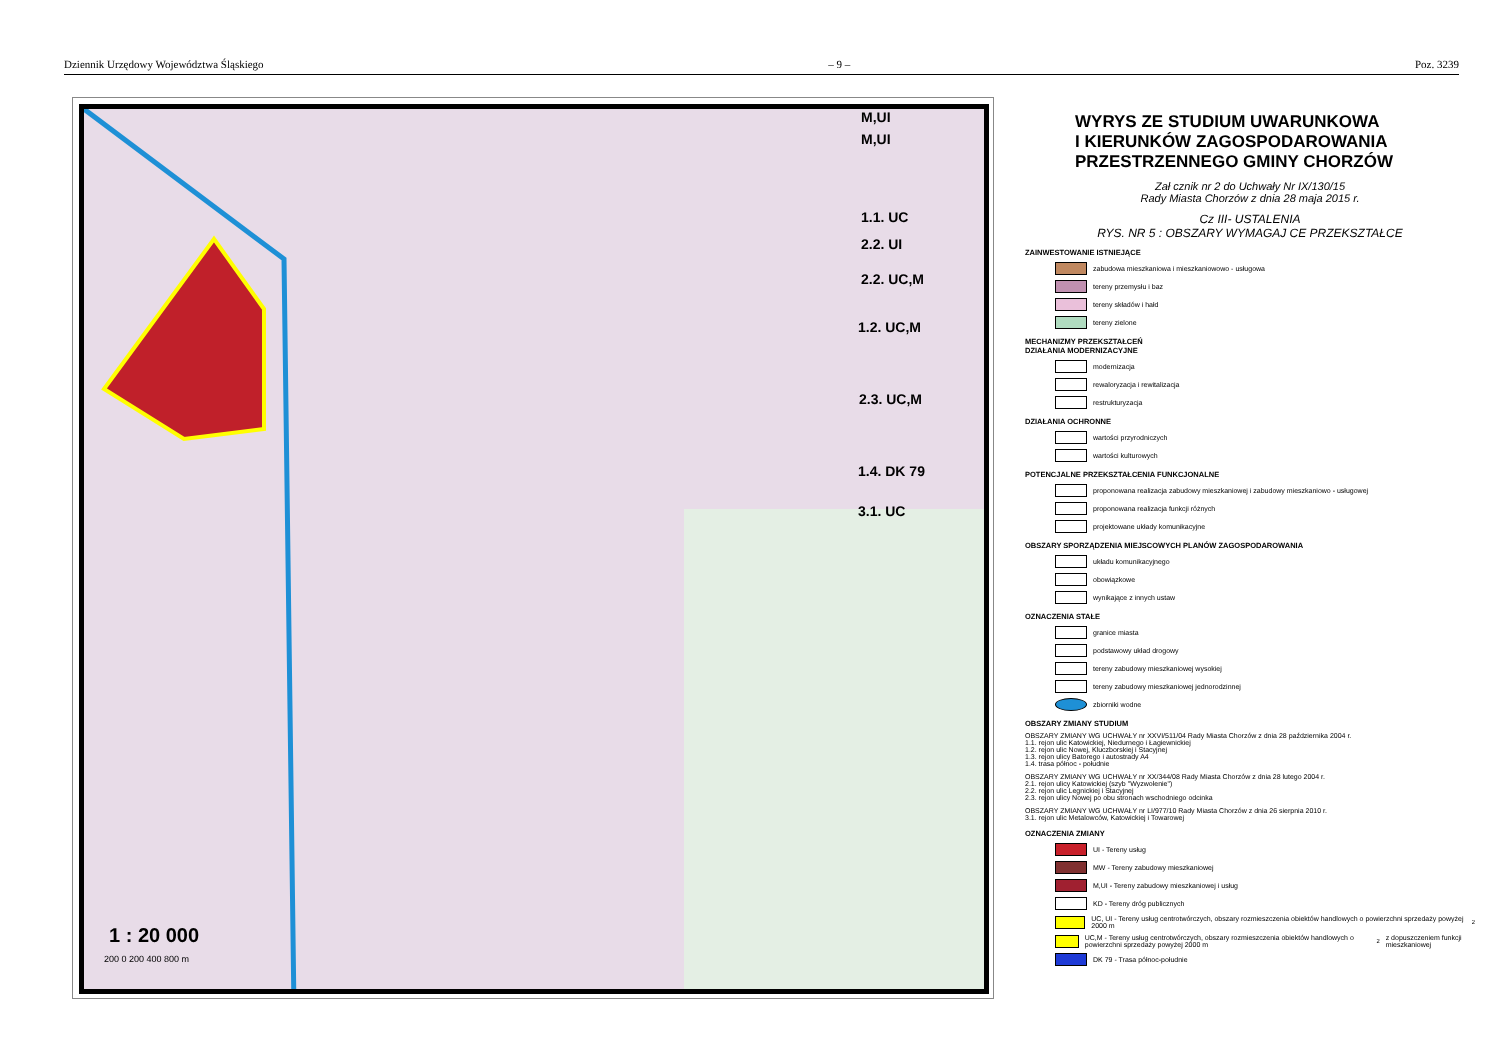Dziennik Urzędowy Województwa Śląskiego – 9 – Poz. 3239
M,UI
M,UI
1.1. UC
2.2. UI
2.2. UC,M
1.2. UC,M
2.3. UC,M
1.4. DK 79
3.1. UC
1 : 20 000
200 0 200 400 800 m
WYRYS ZE STUDIUM UWARUNKOWA
I KIERUNKÓW ZAGOSPODAROWANIA
PRZESTRZENNEGO GMINY CHORZÓW
Zał cznik nr 2 do Uchwały Nr IX/130/15
Rady Miasta Chorzów z dnia 28 maja 2015 r.
Cz III- USTALENIA
RYS. NR 5 : OBSZARY WYMAGAJ CE PRZEKSZTAŁCE
ZAINWESTOWANIE ISTNIEJĄCE
zabudowa mieszkaniowa i mieszkaniowowo - usługowa
tereny przemysłu i baz
tereny składów i hałd
tereny zielone
MECHANIZMY PRZEKSZTAŁCEŃ
DZIAŁANIA MODERNIZACYJNE
modernizacja
rewaloryzacja i rewitalizacja
restrukturyzacja
DZIAŁANIA OCHRONNE
wartości przyrodniczych
wartości kulturowych
POTENCJALNE PRZEKSZTAŁCENIA FUNKCJONALNE
proponowana realizacja zabudowy mieszkaniowej i zabudowy mieszkaniowo - usługowej
proponowana realizacja funkcji różnych
projektowane układy komunikacyjne
OBSZARY SPORZĄDZENIA MIEJSCOWYCH PLANÓW ZAGOSPODAROWANIA
układu komunikacyjnego
obowiązkowe
wynikające z innych ustaw
OZNACZENIA STAŁE
granice miasta
podstawowy układ drogowy
tereny zabudowy mieszkaniowej wysokiej
tereny zabudowy mieszkaniowej jednorodzinnej
zbiorniki wodne
OBSZARY ZMIANY STUDIUM
OBSZARY ZMIANY WG UCHWAŁY nr XXVI/511/04 Rady Miasta Chorzów z dnia 28 października 2004 r.
1.1. rejon ulic Katowickiej, Niedurnego i Łagiewnickiej
1.2. rejon ulic Nowej, Kluczborskiej i Stacyjnej
1.3. rejon ulicy Batorego i autostrady A4
1.4. trasa północ - południe
OBSZARY ZMIANY WG UCHWAŁY nr XX/344/08 Rady Miasta Chorzów z dnia 28 lutego 2004 r.
2.1. rejon ulicy Katowickiej (szyb "Wyzwolenie")
2.2. rejon ulic Legnickiej i Stacyjnej
2.3. rejon ulicy Nowej po obu stronach wschodniego odcinka
OBSZARY ZMIANY WG UCHWAŁY nr LI/977/10 Rady Miasta Chorzów z dnia 26 sierpnia 2010 r.
3.1. rejon ulic Metalowców, Katowickiej i Towarowej
OZNACZENIA ZMIANY
UI - Tereny usług
MW - Tereny zabudowy mieszkaniowej
M,UI - Tereny zabudowy mieszkaniowej i usług
KD - Tereny dróg publicznych
UC, UI - Tereny usług centrotwórczych, obszary rozmieszczenia obiektów handlowych o powierzchni sprzedaży powyżej 2000 m<sup>2</sup>
UC,M - Tereny usług centrotwórczych, obszary rozmieszczenia obiektów handlowych o powierzchni sprzedaży powyżej 2000 m<sup>2</sup> z dopuszczeniem funkcji mieszkaniowej
DK 79 - Trasa północ-południe